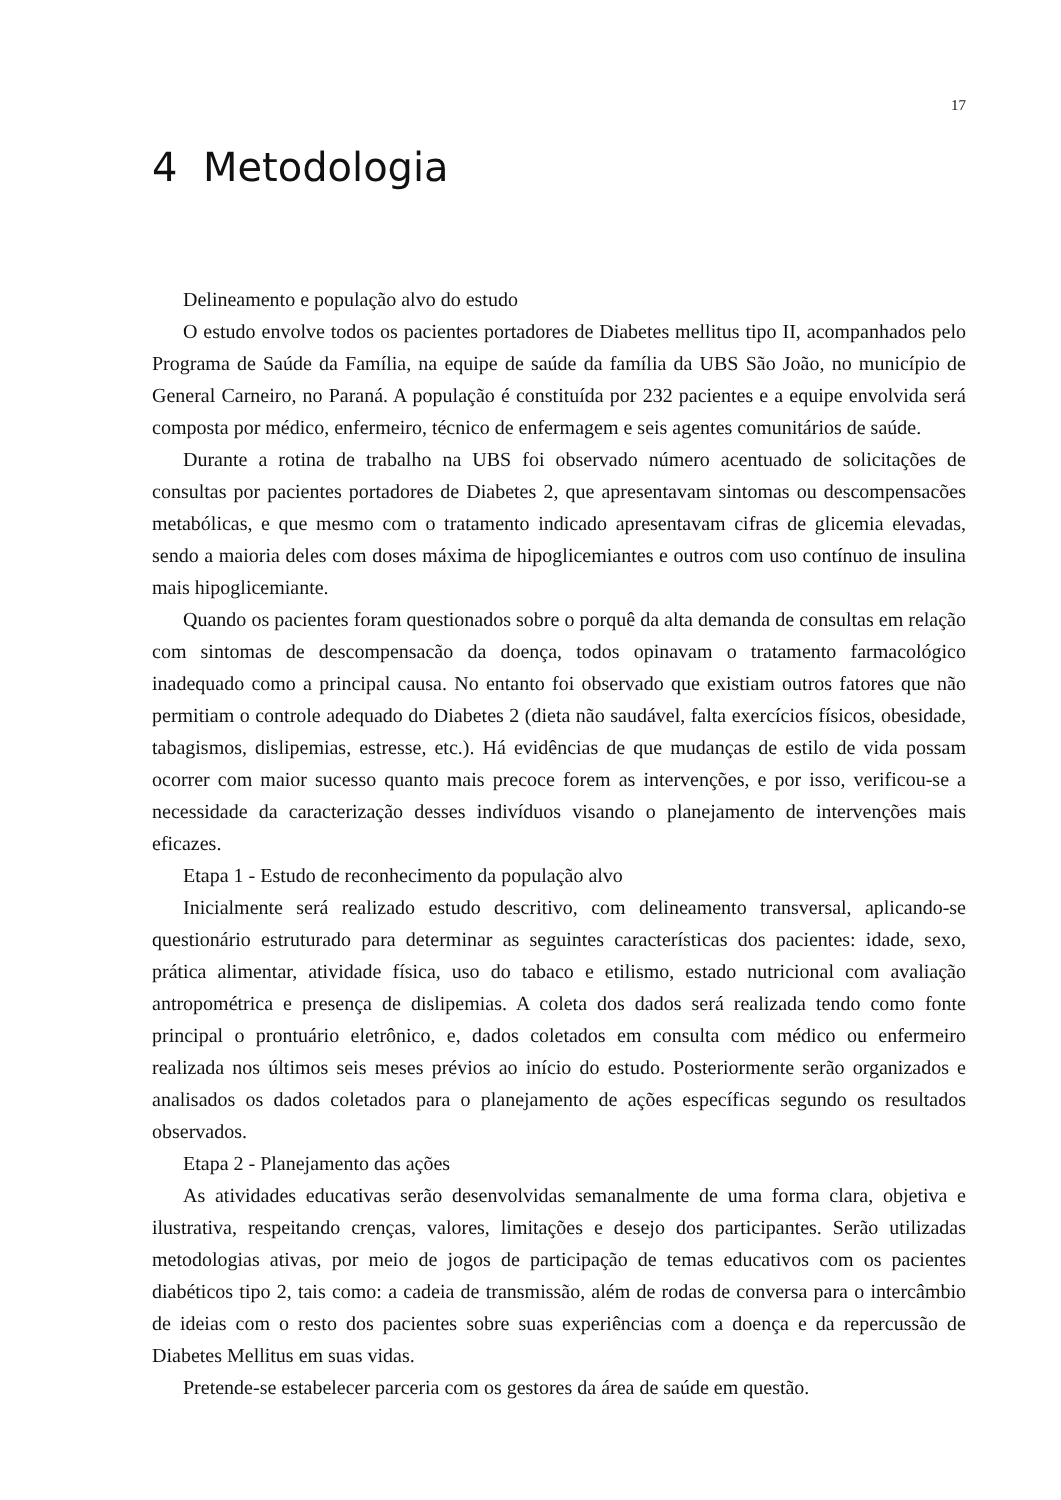17
4 Metodologia
Delineamento e população alvo do estudo
O estudo envolve todos os pacientes portadores de Diabetes mellitus tipo II, acompanhados pelo Programa de Saúde da Família, na equipe de saúde da família da UBS São João, no município de General Carneiro, no Paraná. A população é constituída por 232 pacientes e a equipe envolvida será composta por médico, enfermeiro, técnico de enfermagem e seis agentes comunitários de saúde.
Durante a rotina de trabalho na UBS foi observado número acentuado de solicitações de consultas por pacientes portadores de Diabetes 2, que apresentavam sintomas ou descompensacões metabólicas, e que mesmo com o tratamento indicado apresentavam cifras de glicemia elevadas, sendo a maioria deles com doses máxima de hipoglicemiantes e outros com uso contínuo de insulina mais hipoglicemiante.
Quando os pacientes foram questionados sobre o porquê da alta demanda de consultas em relação com sintomas de descompensacão da doença, todos opinavam o tratamento farmacológico inadequado como a principal causa. No entanto foi observado que existiam outros fatores que não permitiam o controle adequado do Diabetes 2 (dieta não saudável, falta exercícios físicos, obesidade, tabagismos, dislipemias, estresse, etc.). Há evidências de que mudanças de estilo de vida possam ocorrer com maior sucesso quanto mais precoce forem as intervenções, e por isso, verificou-se a necessidade da caracterização desses indivíduos visando o planejamento de intervenções mais eficazes.
Etapa 1 - Estudo de reconhecimento da população alvo
Inicialmente será realizado estudo descritivo, com delineamento transversal, aplicando-se questionário estruturado para determinar as seguintes características dos pacientes: idade, sexo, prática alimentar, atividade física, uso do tabaco e etilismo, estado nutricional com avaliação antropométrica e presença de dislipemias. A coleta dos dados será realizada tendo como fonte principal o prontuário eletrônico, e, dados coletados em consulta com médico ou enfermeiro realizada nos últimos seis meses prévios ao início do estudo. Posteriormente serão organizados e analisados os dados coletados para o planejamento de ações específicas segundo os resultados observados.
Etapa 2 - Planejamento das ações
As atividades educativas serão desenvolvidas semanalmente de uma forma clara, objetiva e ilustrativa, respeitando crenças, valores, limitações e desejo dos participantes. Serão utilizadas metodologias ativas, por meio de jogos de participação de temas educativos com os pacientes diabéticos tipo 2, tais como: a cadeia de transmissão, além de rodas de conversa para o intercâmbio de ideias com o resto dos pacientes sobre suas experiências com a doença e da repercussão de Diabetes Mellitus em suas vidas.
Pretende-se estabelecer parceria com os gestores da área de saúde em questão.